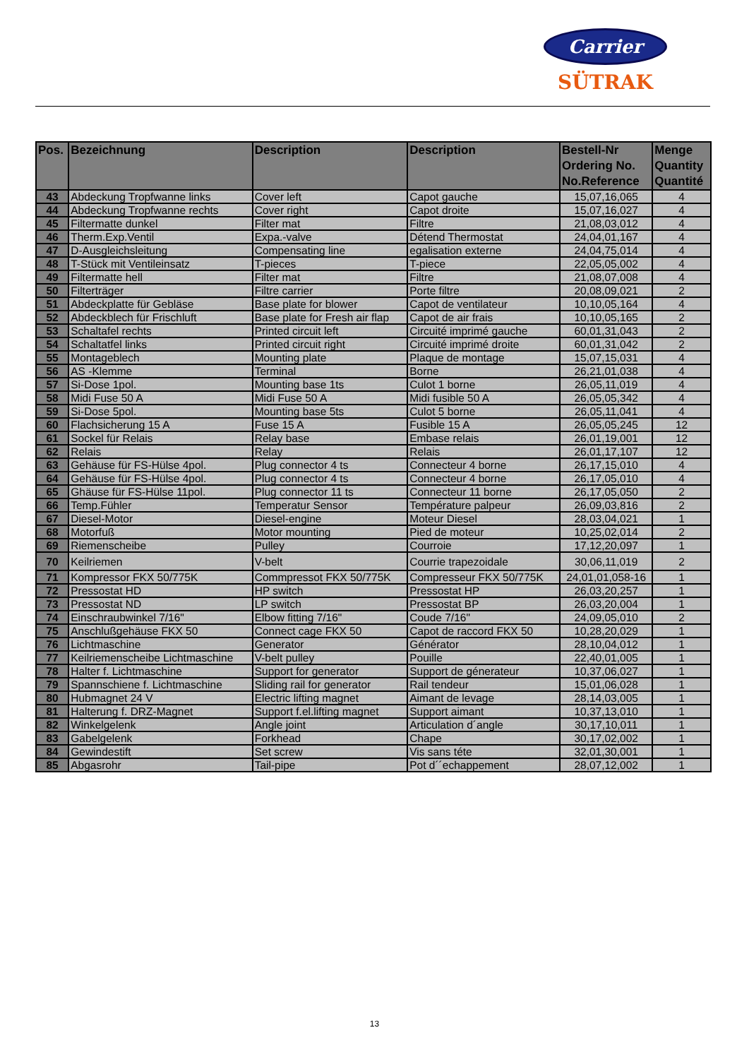Carrier
SÜTRAK
| Pos. | Bezeichnung | Description | Description | Bestell-Nr Ordering No. No.Reference | Menge Quantity Quantité |
| --- | --- | --- | --- | --- | --- |
| 43 | Abdeckung Tropfwanne links | Cover left | Capot gauche | 15,07,16,065 | 4 |
| 44 | Abdeckung Tropfwanne rechts | Cover right | Capot droite | 15,07,16,027 | 4 |
| 45 | Filtermatte dunkel | Filter mat | Filtre | 21,08,03,012 | 4 |
| 46 | Therm.Exp.Ventil | Expa.-valve | Détend Thermostat | 24,04,01,167 | 4 |
| 47 | D-Ausgleichsleitung | Compensating line | egalisation externe | 24,04,75,014 | 4 |
| 48 | T-Stück mit Ventileinsatz | T-pieces | T-piece | 22,05,05,002 | 4 |
| 49 | Filtermatte hell | Filter mat | Filtre | 21,08,07,008 | 4 |
| 50 | Filterträger | Filtre carrier | Porte filtre | 20,08,09,021 | 2 |
| 51 | Abdeckplatte für Gebläse | Base plate for blower | Capot de ventilateur | 10,10,05,164 | 4 |
| 52 | Abdeckblech für Frischluft | Base plate for Fresh air flap | Capot de air frais | 10,10,05,165 | 2 |
| 53 | Schaltafel rechts | Printed circuit left | Circuité imprimé gauche | 60,01,31,043 | 2 |
| 54 | Schaltatfel links | Printed circuit right | Circuité imprimé droite | 60,01,31,042 | 2 |
| 55 | Montageblech | Mounting plate | Plaque de montage | 15,07,15,031 | 4 |
| 56 | AS -Klemme | Terminal | Borne | 26,21,01,038 | 4 |
| 57 | Si-Dose 1pol. | Mounting base 1ts | Culot 1 borne | 26,05,11,019 | 4 |
| 58 | Midi Fuse 50 A | Midi Fuse 50 A | Midi fusible 50 A | 26,05,05,342 | 4 |
| 59 | Si-Dose 5pol. | Mounting base 5ts | Culot 5 borne | 26,05,11,041 | 4 |
| 60 | Flachsicherung 15 A | Fuse 15 A | Fusible 15 A | 26,05,05,245 | 12 |
| 61 | Sockel für Relais | Relay base | Embase relais | 26,01,19,001 | 12 |
| 62 | Relais | Relay | Relais | 26,01,17,107 | 12 |
| 63 | Gehäuse für FS-Hülse 4pol. | Plug connector 4 ts | Connecteur 4 borne | 26,17,15,010 | 4 |
| 64 | Gehäuse für FS-Hülse 4pol. | Plug connector 4 ts | Connecteur 4 borne | 26,17,05,010 | 4 |
| 65 | Ghäuse für FS-Hülse 11pol. | Plug connector 11 ts | Connecteur 11 borne | 26,17,05,050 | 2 |
| 66 | Temp.Fühler | Temperatur Sensor | Température palpeur | 26,09,03,816 | 2 |
| 67 | Diesel-Motor | Diesel-engine | Moteur Diesel | 28,03,04,021 | 1 |
| 68 | Motorfuß | Motor mounting | Pied de moteur | 10,25,02,014 | 2 |
| 69 | Riemenscheibe | Pulley | Courroie | 17,12,20,097 | 1 |
| 70 | Keilriemen | V-belt | Courrie trapezoidale | 30,06,11,019 | 2 |
| 71 | Kompressor FKX 50/775K | Commpressot FKX 50/775K | Compresseur FKX 50/775K | 24,01,01,058-16 | 1 |
| 72 | Pressostat HD | HP switch | Pressostat HP | 26,03,20,257 | 1 |
| 73 | Pressostat ND | LP switch | Pressostat BP | 26,03,20,004 | 1 |
| 74 | Einschraubwinkel 7/16" | Elbow fitting 7/16" | Coude 7/16" | 24,09,05,010 | 2 |
| 75 | Anschlußgehäuse FKX 50 | Connect cage FKX 50 | Capot de raccord FKX 50 | 10,28,20,029 | 1 |
| 76 | Lichtmaschine | Generator | Générator | 28,10,04,012 | 1 |
| 77 | Keilriemenscheibe Lichtmaschine | V-belt pulley | Pouille | 22,40,01,005 | 1 |
| 78 | Halter f. Lichtmaschine | Support for generator | Support de génerateur | 10,37,06,027 | 1 |
| 79 | Spannschiene f. Lichtmaschine | Sliding rail for generator | Rail tendeur | 15,01,06,028 | 1 |
| 80 | Hubmagnet 24 V | Electric lifting magnet | Aimant de levage | 28,14,03,005 | 1 |
| 81 | Halterung f. DRZ-Magnet | Support f.el.lifting magnet | Support aimant | 10,37,13,010 | 1 |
| 82 | Winkelgelenk | Angle joint | Articulation d´angle | 30,17,10,011 | 1 |
| 83 | Gabelgelenk | Forkhead | Chape | 30,17,02,002 | 1 |
| 84 | Gewindestift | Set screw | Vis sans téte | 32,01,30,001 | 1 |
| 85 | Abgasrohr | Tail-pipe | Pot d´´echappement | 28,07,12,002 | 1 |
13